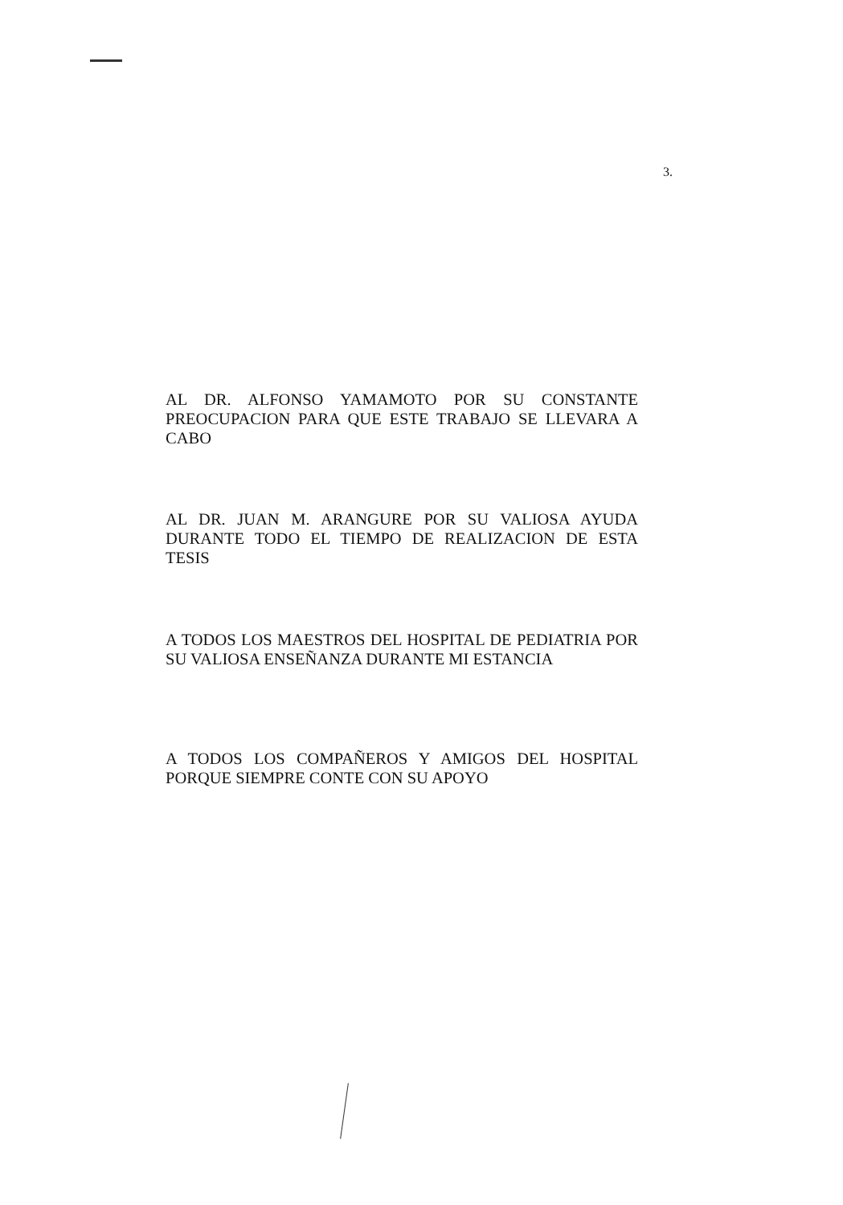3.
AL DR. ALFONSO YAMAMOTO POR SU CONSTANTE PREOCUPACION PARA QUE ESTE TRABAJO SE LLEVARA A CABO
AL DR. JUAN M. ARANGURE POR SU VALIOSA AYUDA DURANTE TODO EL TIEMPO DE REALIZACION DE ESTA TESIS
A TODOS LOS MAESTROS DEL HOSPITAL DE PEDIATRIA POR SU VALIOSA ENSEÑANZA DURANTE MI ESTANCIA
A TODOS LOS COMPAÑEROS Y AMIGOS DEL HOSPITAL PORQUE SIEMPRE CONTE CON SU APOYO